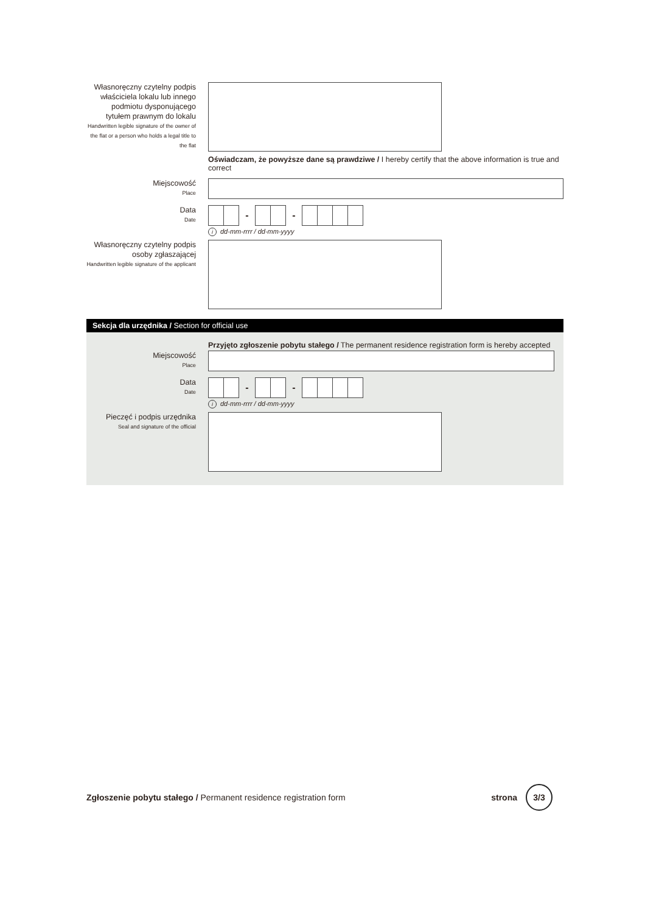Własnoręczny czytelny podpis właściciela lokalu lub innego podmiotu dysponującego tytułem prawnym do lokalu
Handwritten legible signature of the owner of the flat or a person who holds a legal title to the flat
Oświadczam, że powyższe dane są prawdziwe / I hereby certify that the above information is true and correct
Miejscowość
Place
Data
Date
- -
idd-mm-rrrr / dd-mm-yyyy
Własnoręczny czytelny podpis osoby zgłaszającej
Handwritten legible signature of the applicant
Sekcja dla urzędnika / Section for official use
Przyjęto zgłoszenie pobytu stałego / The permanent residence registration form is hereby accepted
Miejscowość
Place
Data
Date
- -
idd-mm-rrrr / dd-mm-yyyy
Pieczęć i podpis urzędnika
Seal and signature of the official
Zgłoszenie pobytu stałego / Permanent residence registration form
strona 3/3